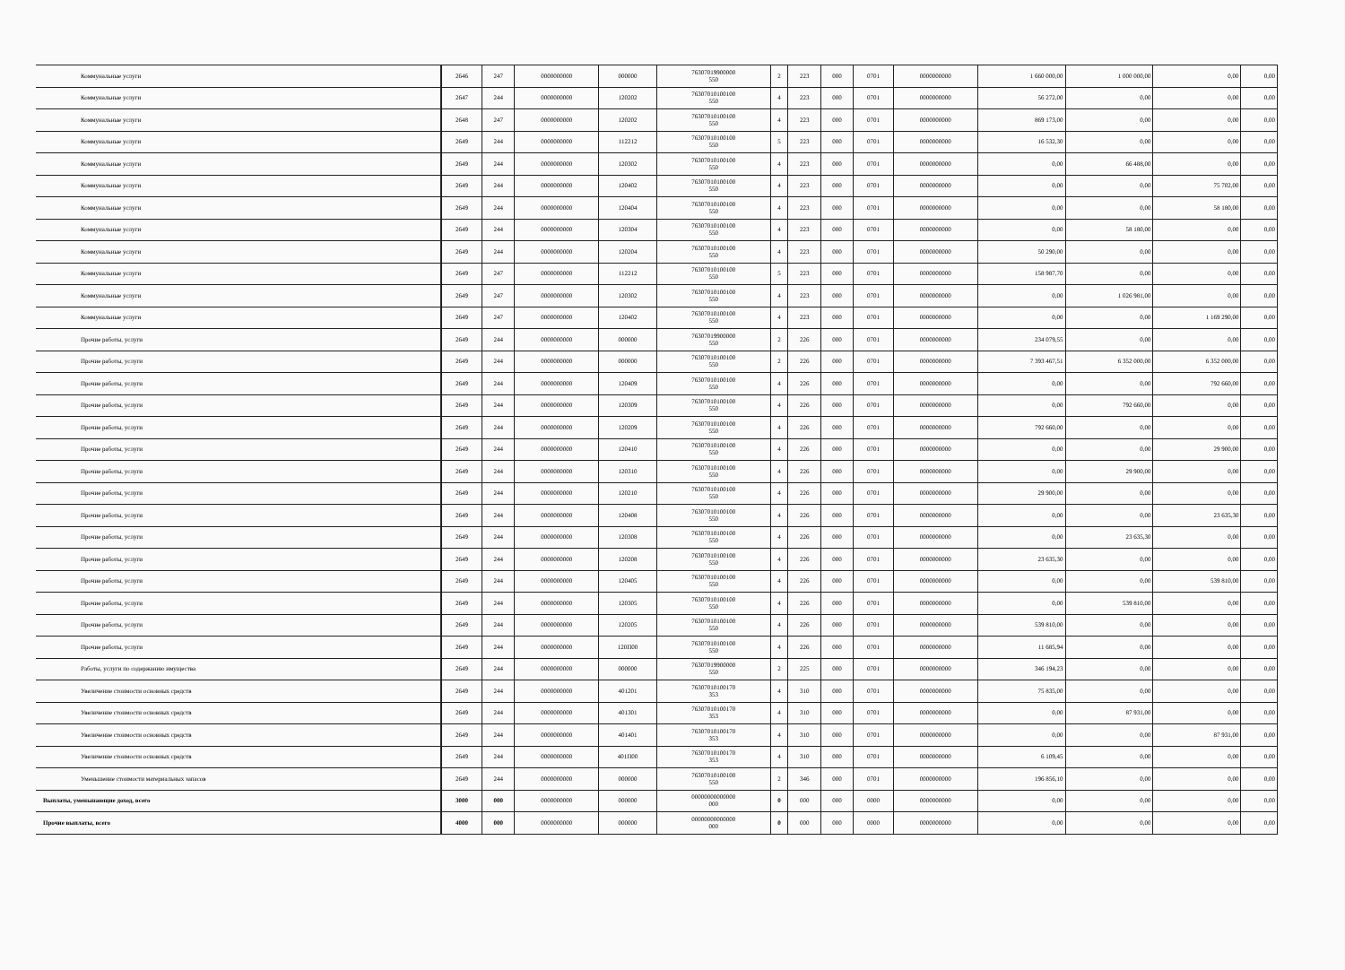| Коммунальные услуги | 2646 | 247 | 0000000000 | 000000 | 76307019900000 550 | 2 | 223 | 000 | 0701 | 0000000000 | 1 660 000,00 | 1 000 000,00 | 0,00 | 0,00 |
| Коммунальные услуги | 2647 | 244 | 0000000000 | 120202 | 76307010100100 550 | 4 | 223 | 000 | 0701 | 0000000000 | 56 272,00 | 0,00 | 0,00 | 0,00 |
| Коммунальные услуги | 2648 | 247 | 0000000000 | 120202 | 76307010100100 550 | 4 | 223 | 000 | 0701 | 0000000000 | 869 173,00 | 0,00 | 0,00 | 0,00 |
| Коммунальные услуги | 2649 | 244 | 0000000000 | 112212 | 76307010100100 550 | 5 | 223 | 000 | 0701 | 0000000000 | 16 532,30 | 0,00 | 0,00 | 0,00 |
| Коммунальные услуги | 2649 | 244 | 0000000000 | 120302 | 76307010100100 550 | 4 | 223 | 000 | 0701 | 0000000000 | 0,00 | 66 488,00 | 0,00 | 0,00 |
| Коммунальные услуги | 2649 | 244 | 0000000000 | 120402 | 76307010100100 550 | 4 | 223 | 000 | 0701 | 0000000000 | 0,00 | 0,00 | 75 702,00 | 0,00 |
| Коммунальные услуги | 2649 | 244 | 0000000000 | 120404 | 76307010100100 550 | 4 | 223 | 000 | 0701 | 0000000000 | 0,00 | 0,00 | 58 180,00 | 0,00 |
| Коммунальные услуги | 2649 | 244 | 0000000000 | 120304 | 76307010100100 550 | 4 | 223 | 000 | 0701 | 0000000000 | 0,00 | 58 180,00 | 0,00 | 0,00 |
| Коммунальные услуги | 2649 | 244 | 0000000000 | 120204 | 76307010100100 550 | 4 | 223 | 000 | 0701 | 0000000000 | 50 290,00 | 0,00 | 0,00 | 0,00 |
| Коммунальные услуги | 2649 | 247 | 0000000000 | 112212 | 76307010100100 550 | 5 | 223 | 000 | 0701 | 0000000000 | 158 987,70 | 0,00 | 0,00 | 0,00 |
| Коммунальные услуги | 2649 | 247 | 0000000000 | 120302 | 76307010100100 550 | 4 | 223 | 000 | 0701 | 0000000000 | 0,00 | 1 026 981,00 | 0,00 | 0,00 |
| Коммунальные услуги | 2649 | 247 | 0000000000 | 120402 | 76307010100100 550 | 4 | 223 | 000 | 0701 | 0000000000 | 0,00 | 0,00 | 1 169 290,00 | 0,00 |
| Прочие работы, услуги | 2649 | 244 | 0000000000 | 000000 | 76307019900000 550 | 2 | 226 | 000 | 0701 | 0000000000 | 234 079,55 | 0,00 | 0,00 | 0,00 |
| Прочие работы, услуги | 2649 | 244 | 0000000000 | 000000 | 76307010100100 550 | 2 | 226 | 000 | 0701 | 0000000000 | 7 393 467,51 | 6 352 000,00 | 6 352 000,00 | 0,00 |
| Прочие работы, услуги | 2649 | 244 | 0000000000 | 120409 | 76307010100100 550 | 4 | 226 | 000 | 0701 | 0000000000 | 0,00 | 0,00 | 792 660,00 | 0,00 |
| Прочие работы, услуги | 2649 | 244 | 0000000000 | 120309 | 76307010100100 550 | 4 | 226 | 000 | 0701 | 0000000000 | 0,00 | 792 660,00 | 0,00 | 0,00 |
| Прочие работы, услуги | 2649 | 244 | 0000000000 | 120209 | 76307010100100 550 | 4 | 226 | 000 | 0701 | 0000000000 | 792 660,00 | 0,00 | 0,00 | 0,00 |
| Прочие работы, услуги | 2649 | 244 | 0000000000 | 120410 | 76307010100100 550 | 4 | 226 | 000 | 0701 | 0000000000 | 0,00 | 0,00 | 29 900,00 | 0,00 |
| Прочие работы, услуги | 2649 | 244 | 0000000000 | 120310 | 76307010100100 550 | 4 | 226 | 000 | 0701 | 0000000000 | 0,00 | 29 900,00 | 0,00 | 0,00 |
| Прочие работы, услуги | 2649 | 244 | 0000000000 | 120210 | 76307010100100 550 | 4 | 226 | 000 | 0701 | 0000000000 | 29 900,00 | 0,00 | 0,00 | 0,00 |
| Прочие работы, услуги | 2649 | 244 | 0000000000 | 120408 | 76307010100100 550 | 4 | 226 | 000 | 0701 | 0000000000 | 0,00 | 0,00 | 23 635,30 | 0,00 |
| Прочие работы, услуги | 2649 | 244 | 0000000000 | 120308 | 76307010100100 550 | 4 | 226 | 000 | 0701 | 0000000000 | 0,00 | 23 635,30 | 0,00 | 0,00 |
| Прочие работы, услуги | 2649 | 244 | 0000000000 | 120208 | 76307010100100 550 | 4 | 226 | 000 | 0701 | 0000000000 | 23 635,30 | 0,00 | 0,00 | 0,00 |
| Прочие работы, услуги | 2649 | 244 | 0000000000 | 120405 | 76307010100100 550 | 4 | 226 | 000 | 0701 | 0000000000 | 0,00 | 0,00 | 539 810,00 | 0,00 |
| Прочие работы, услуги | 2649 | 244 | 0000000000 | 120305 | 76307010100100 550 | 4 | 226 | 000 | 0701 | 0000000000 | 0,00 | 539 810,00 | 0,00 | 0,00 |
| Прочие работы, услуги | 2649 | 244 | 0000000000 | 120205 | 76307010100100 550 | 4 | 226 | 000 | 0701 | 0000000000 | 539 810,00 | 0,00 | 0,00 | 0,00 |
| Прочие работы, услуги | 2649 | 244 | 0000000000 | 120П00 | 76307010100100 550 | 4 | 226 | 000 | 0701 | 0000000000 | 11 685,94 | 0,00 | 0,00 | 0,00 |
| Работы, услуги по содержанию имущества | 2649 | 244 | 0000000000 | 000000 | 76307019900000 550 | 2 | 225 | 000 | 0701 | 0000000000 | 346 194,23 | 0,00 | 0,00 | 0,00 |
| Увеличение стоимости основных средств | 2649 | 244 | 0000000000 | 401201 | 76307010100170 353 | 4 | 310 | 000 | 0701 | 0000000000 | 75 835,00 | 0,00 | 0,00 | 0,00 |
| Увеличение стоимости основных средств | 2649 | 244 | 0000000000 | 401301 | 76307010100170 353 | 4 | 310 | 000 | 0701 | 0000000000 | 0,00 | 87 931,00 | 0,00 | 0,00 |
| Увеличение стоимости основных средств | 2649 | 244 | 0000000000 | 401401 | 76307010100170 353 | 4 | 310 | 000 | 0701 | 0000000000 | 0,00 | 0,00 | 87 931,00 | 0,00 |
| Увеличение стоимости основных средств | 2649 | 244 | 0000000000 | 401П00 | 76307010100170 353 | 4 | 310 | 000 | 0701 | 0000000000 | 6 109,45 | 0,00 | 0,00 | 0,00 |
| Уменьшение стоимости материальных запасов | 2649 | 244 | 0000000000 | 000000 | 76307010100100 550 | 2 | 346 | 000 | 0701 | 0000000000 | 196 856,10 | 0,00 | 0,00 | 0,00 |
| Выплаты, уменьшающие доход, всего | 3000 | 000 | 0000000000 | 000000 | 00000000000000 000 | 0 | 000 | 000 | 0000 | 0000000000 | 0,00 | 0,00 | 0,00 | 0,00 |
| Прочие выплаты, всего | 4000 | 000 | 0000000000 | 000000 | 00000000000000 000 | 0 | 000 | 000 | 0000 | 0000000000 | 0,00 | 0,00 | 0,00 | 0,00 |